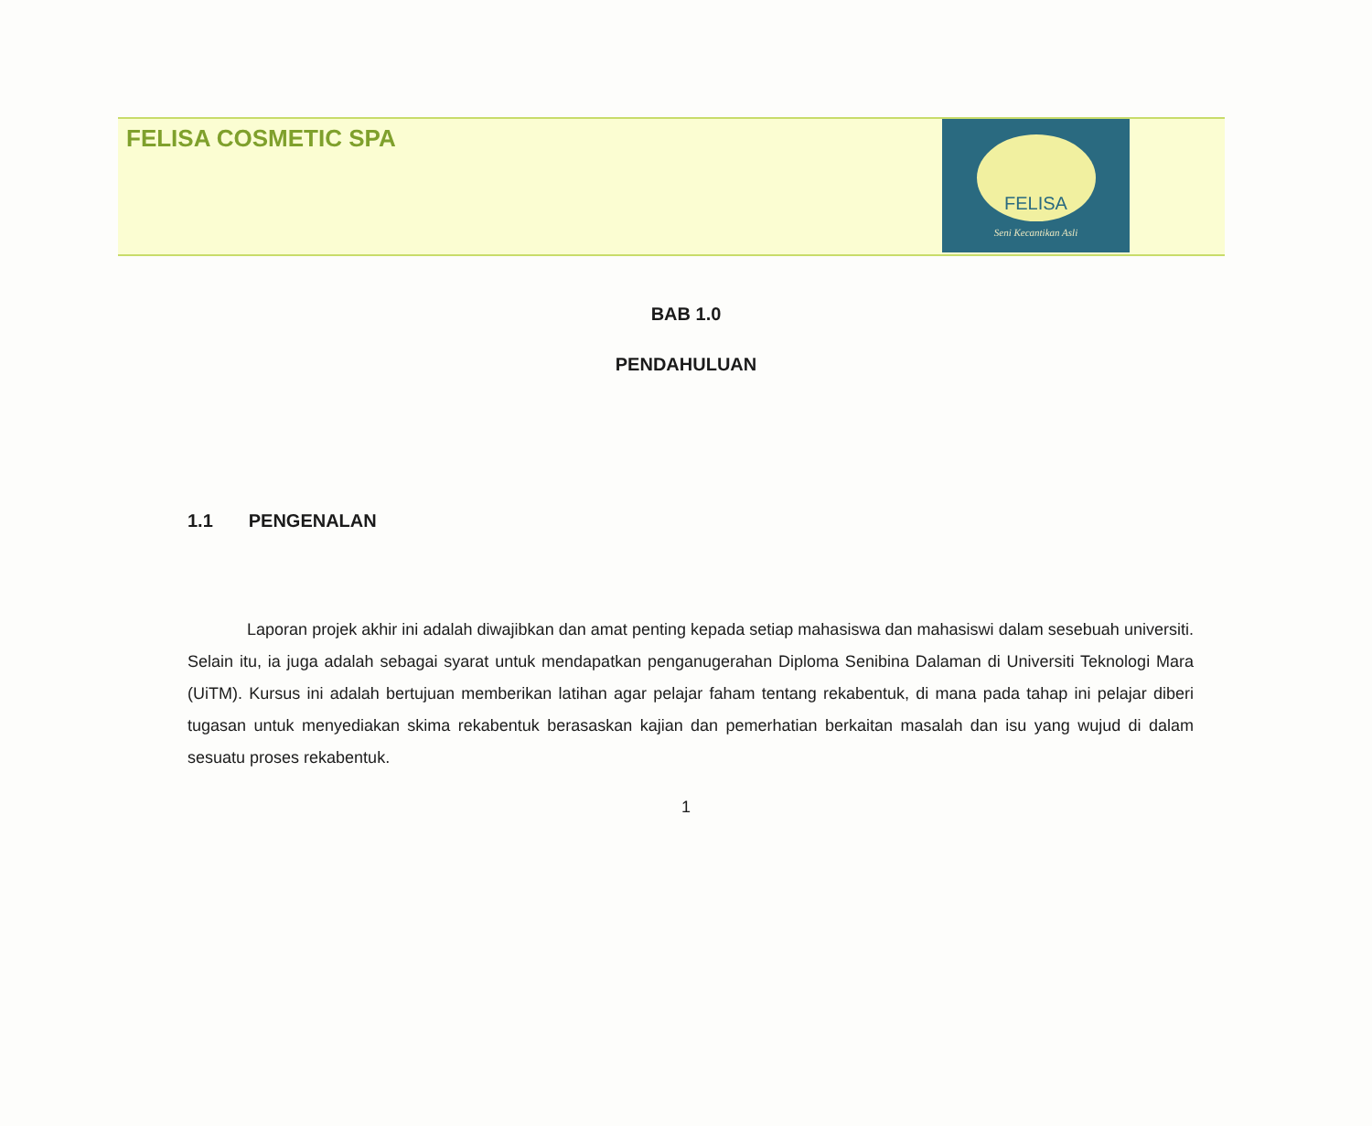FELISA COSMETIC SPA
FELISA
Seni Kecantikan Asli
BAB 1.0
PENDAHULUAN
1.1 PENGENALAN
Laporan projek akhir ini adalah diwajibkan dan amat penting kepada setiap mahasiswa dan mahasiswi dalam sesebuah universiti. Selain itu, ia juga adalah sebagai syarat untuk mendapatkan penganugerahan Diploma Senibina Dalaman di Universiti Teknologi Mara (UiTM). Kursus ini adalah bertujuan memberikan latihan agar pelajar faham tentang rekabentuk, di mana pada tahap ini pelajar diberi tugasan untuk menyediakan skima rekabentuk berasaskan kajian dan pemerhatian berkaitan masalah dan isu yang wujud di dalam sesuatu proses rekabentuk.
1